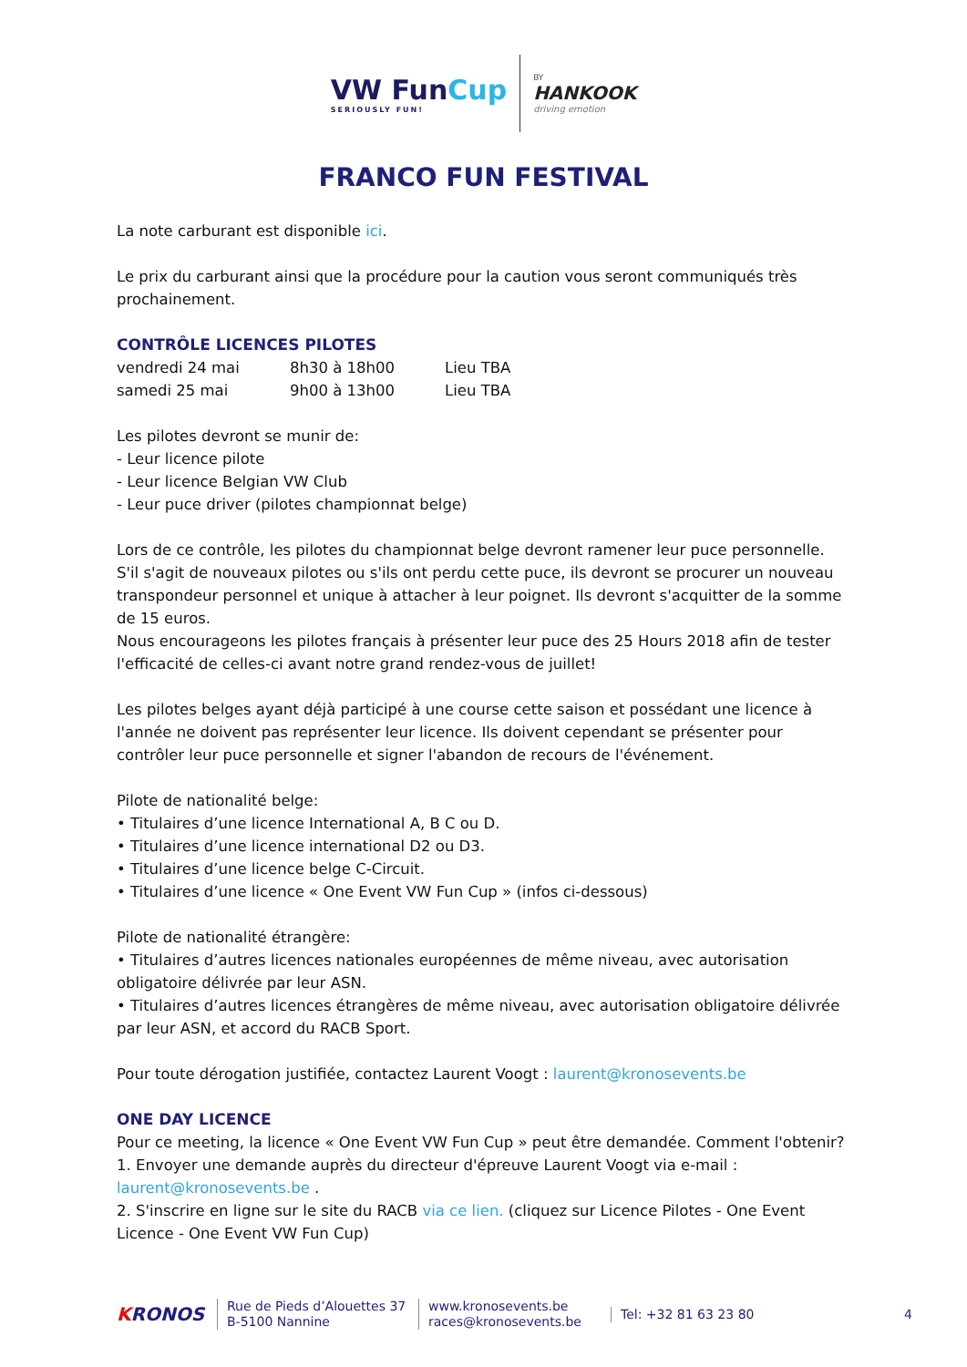VW FunCup
SERIOUSLY FUN!
BY
HANKOOK
driving emotion
FRANCO FUN FESTIVAL
La note carburant est disponible ici.
Le prix du carburant ainsi que la procédure pour la caution vous seront communiqués très prochainement.
CONTRÔLE LICENCES PILOTES
| vendredi 24 mai | 8h30 à 18h00 | Lieu TBA |
| samedi 25 mai | 9h00 à 13h00 | Lieu TBA |
Les pilotes devront se munir de:
- Leur licence pilote
- Leur licence Belgian VW Club
- Leur puce driver (pilotes championnat belge)
Lors de ce contrôle, les pilotes du championnat belge devront ramener leur puce personnelle. S'il s'agit de nouveaux pilotes ou s'ils ont perdu cette puce, ils devront se procurer un nouveau transpondeur personnel et unique à attacher à leur poignet. Ils devront s'acquitter de la somme de 15 euros.
Nous encourageons les pilotes français à présenter leur puce des 25 Hours 2018 afin de tester l'efficacité de celles-ci avant notre grand rendez-vous de juillet!
Les pilotes belges ayant déjà participé à une course cette saison et possédant une licence à l'année ne doivent pas représenter leur licence. Ils doivent cependant se présenter pour contrôler leur puce personnelle et signer l'abandon de recours de l'événement.
Pilote de nationalité belge:
• Titulaires d’une licence International A, B C ou D.
• Titulaires d’une licence international D2 ou D3.
• Titulaires d’une licence belge C-Circuit.
• Titulaires d’une licence « One Event VW Fun Cup » (infos ci-dessous)
Pilote de nationalité étrangère:
• Titulaires d’autres licences nationales européennes de même niveau, avec autorisation obligatoire délivrée par leur ASN.
• Titulaires d’autres licences étrangères de même niveau, avec autorisation obligatoire délivrée par leur ASN, et accord du RACB Sport.
Pour toute dérogation justifiée, contactez Laurent Voogt : laurent@kronosevents.be
ONE DAY LICENCE
Pour ce meeting, la licence « One Event VW Fun Cup » peut être demandée. Comment l'obtenir?
1. Envoyer une demande auprès du directeur d'épreuve Laurent Voogt via e-mail : laurent@kronosevents.be .
2. S'inscrire en ligne sur le site du RACB via ce lien. (cliquez sur Licence Pilotes - One Event Licence - One Event VW Fun Cup)
KRONOS
Rue de Pieds d’Alouettes 37
B-5100 Nannine
www.kronosevents.be
races@kronosevents.be
Tel: +32 81 63 23 80
4